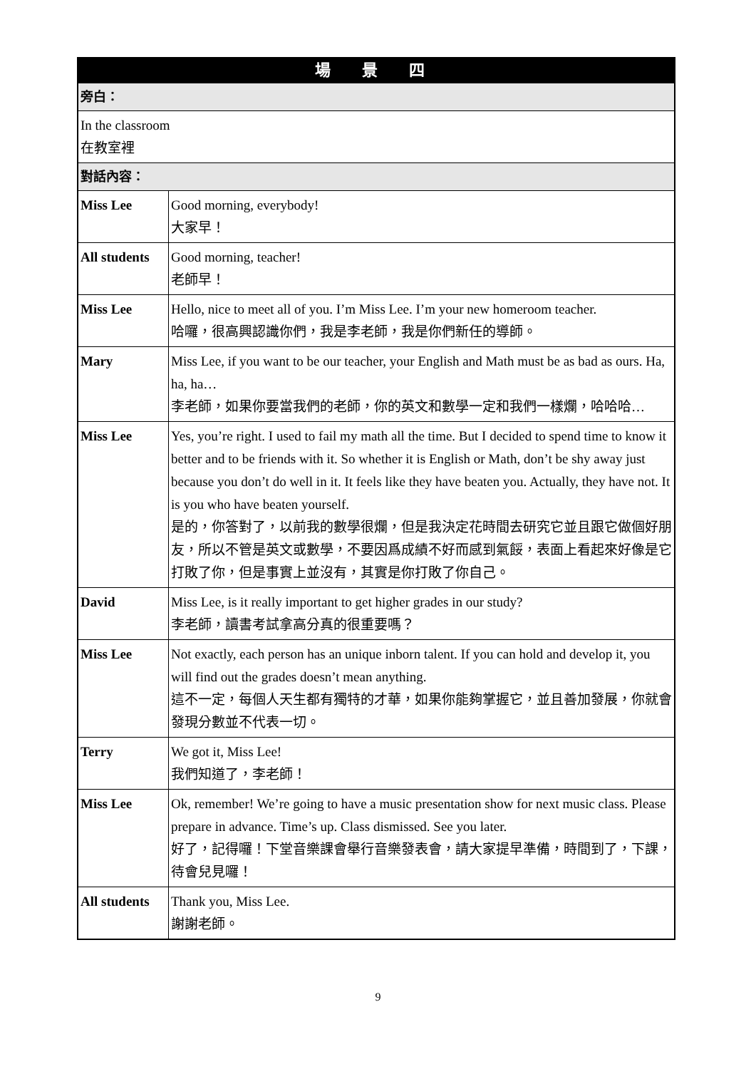| 場 景 四 | |
| --- | --- |
| 旁白： | |
| In the classroom 在教室裡 | |
| 對話內容： | |
| Miss Lee | Good morning, everybody! 大家早！ |
| All students | Good morning, teacher! 老師早！ |
| Miss Lee | Hello, nice to meet all of you. I’m Miss Lee. I’m your new homeroom teacher. 哈囉，很高興認識你們，我是李老師，我是你們新任的導師。 |
| Mary | Miss Lee, if you want to be our teacher, your English and Math must be as bad as ours. Ha, ha, ha… 李老師，如果你要當我們的老師，你的英文和數學一定和我們一樣爛，哈哈哈… |
| Miss Lee | Yes, you’re right. I used to fail my math all the time. But I decided to spend time to know it better and to be friends with it. So whether it is English or Math, don’t be shy away just because you don’t do well in it. It feels like they have beaten you. Actually, they have not. It is you who have beaten yourself. 是的，你答對了，以前我的數學很爛，但是我決定花時間去研究它並且跟它做個好朋友，所以不管是英文或數學，不要因爲成績不好而感到氣餒，表面上看起來好像是它打敗了你，但是事實上並沒有，其實是你打敗了你自己。 |
| David | Miss Lee, is it really important to get higher grades in our study? 李老師，讀書考試拿高分真的很重要嗎？ |
| Miss Lee | Not exactly, each person has an unique inborn talent. If you can hold and develop it, you will find out the grades doesn’t mean anything. 這不一定，每個人天生都有獨特的才華，如果你能夠掌握它，並且善加發展，你就會發現分數並不代表一切。 |
| Terry | We got it, Miss Lee! 我們知道了，李老師！ |
| Miss Lee | Ok, remember! We’re going to have a music presentation show for next music class. Please prepare in advance. Time’s up. Class dismissed. See you later. 好了，記得囉！下堂音樂課會舉行音樂發表會，請大家提早準備，時間到了，下課，待會兒見囉！ |
| All students | Thank you, Miss Lee. 謝謝老師。 |
9